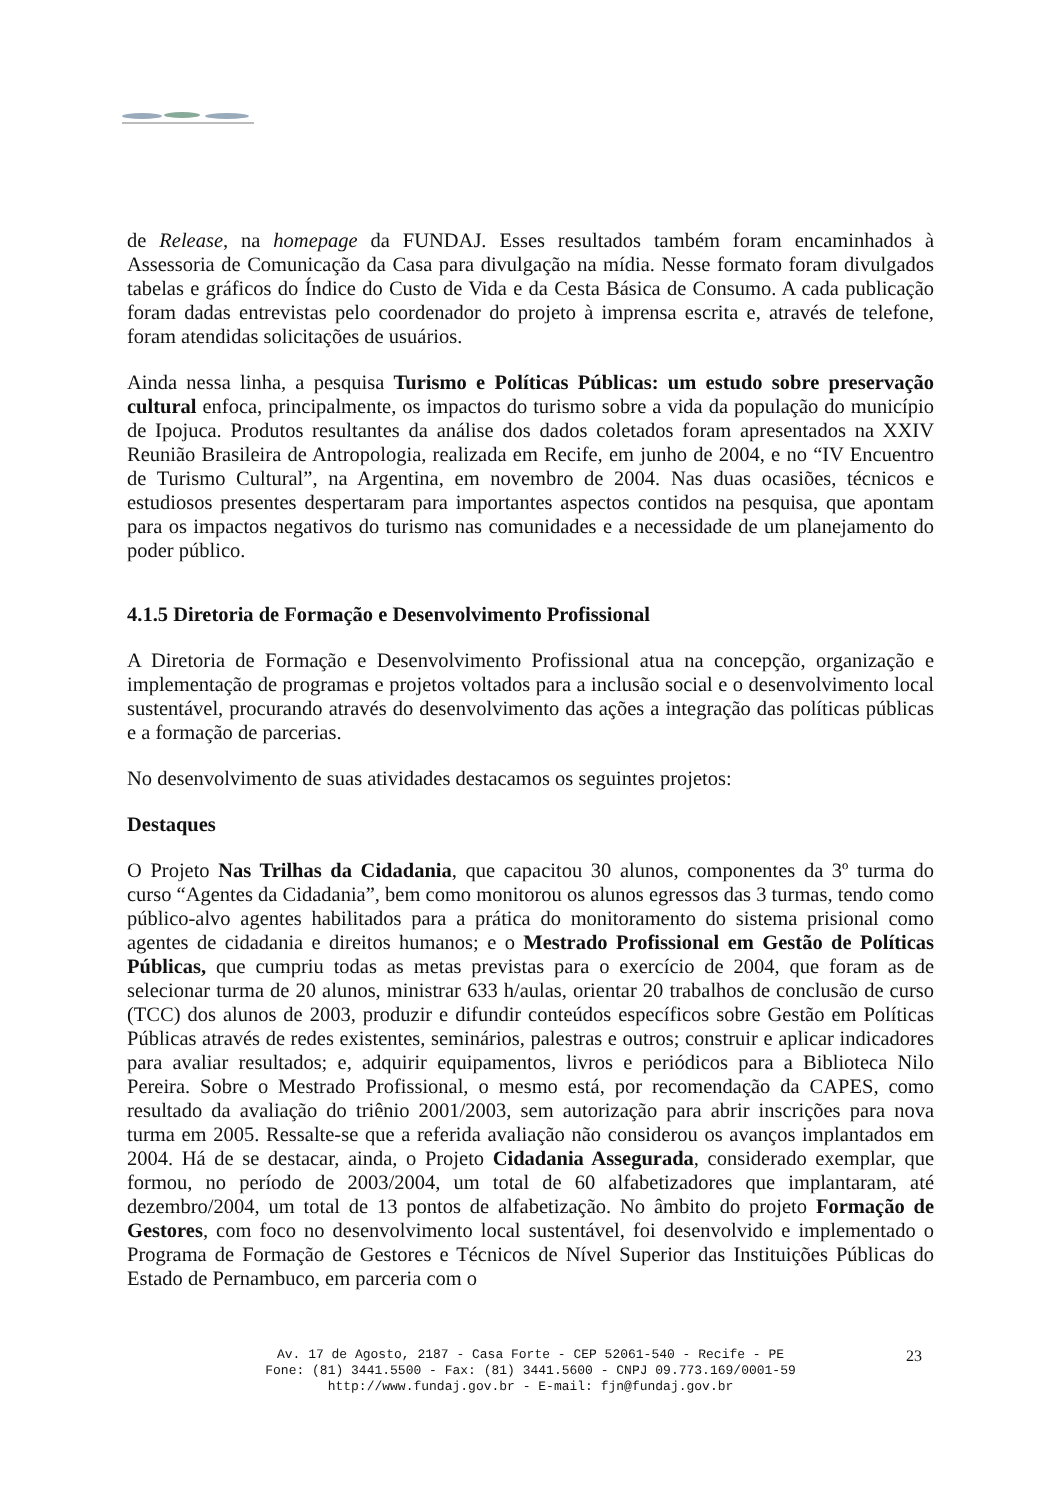de Release, na homepage da FUNDAJ. Esses resultados também foram encaminhados à Assessoria de Comunicação da Casa para divulgação na mídia. Nesse formato foram divulgados tabelas e gráficos do Índice do Custo de Vida e da Cesta Básica de Consumo. A cada publicação foram dadas entrevistas pelo coordenador do projeto à imprensa escrita e, através de telefone, foram atendidas solicitações de usuários.
Ainda nessa linha, a pesquisa Turismo e Políticas Públicas: um estudo sobre preservação cultural enfoca, principalmente, os impactos do turismo sobre a vida da população do município de Ipojuca. Produtos resultantes da análise dos dados coletados foram apresentados na XXIV Reunião Brasileira de Antropologia, realizada em Recife, em junho de 2004, e no “IV Encuentro de Turismo Cultural”, na Argentina, em novembro de 2004. Nas duas ocasiões, técnicos e estudiosos presentes despertaram para importantes aspectos contidos na pesquisa, que apontam para os impactos negativos do turismo nas comunidades e a necessidade de um planejamento do poder público.
4.1.5 Diretoria de Formação e Desenvolvimento Profissional
A Diretoria de Formação e Desenvolvimento Profissional atua na concepção, organização e implementação de programas e projetos voltados para a inclusão social e o desenvolvimento local sustentável, procurando através do desenvolvimento das ações a integração das políticas públicas e a formação de parcerias.
No desenvolvimento de suas atividades destacamos os seguintes projetos:
Destaques
O Projeto Nas Trilhas da Cidadania, que capacitou 30 alunos, componentes da 3º turma do curso “Agentes da Cidadania”, bem como monitorou os alunos egressos das 3 turmas, tendo como público-alvo agentes habilitados para a prática do monitoramento do sistema prisional como agentes de cidadania e direitos humanos; e o Mestrado Profissional em Gestão de Políticas Públicas, que cumpriu todas as metas previstas para o exercício de 2004, que foram as de selecionar turma de 20 alunos, ministrar 633 h/aulas, orientar 20 trabalhos de conclusão de curso (TCC) dos alunos de 2003, produzir e difundir conteúdos específicos sobre Gestão em Políticas Públicas através de redes existentes, seminários, palestras e outros; construir e aplicar indicadores para avaliar resultados; e, adquirir equipamentos, livros e periódicos para a Biblioteca Nilo Pereira. Sobre o Mestrado Profissional, o mesmo está, por recomendação da CAPES, como resultado da avaliação do triênio 2001/2003, sem autorização para abrir inscrições para nova turma em 2005. Ressalte-se que a referida avaliação não considerou os avanços implantados em 2004. Há de se destacar, ainda, o Projeto Cidadania Assegurada, considerado exemplar, que formou, no período de 2003/2004, um total de 60 alfabetizadores que implantaram, até dezembro/2004, um total de 13 pontos de alfabetização. No âmbito do projeto Formação de Gestores, com foco no desenvolvimento local sustentável, foi desenvolvido e implementado o Programa de Formação de Gestores e Técnicos de Nível Superior das Instituições Públicas do Estado de Pernambuco, em parceria com o
Av. 17 de Agosto, 2187 - Casa Forte - CEP 52061-540 - Recife - PE
Fone: (81) 3441.5500 - Fax: (81) 3441.5600 - CNPJ 09.773.169/0001-59
http://www.fundaj.gov.br - E-mail: fjn@fundaj.gov.br
23